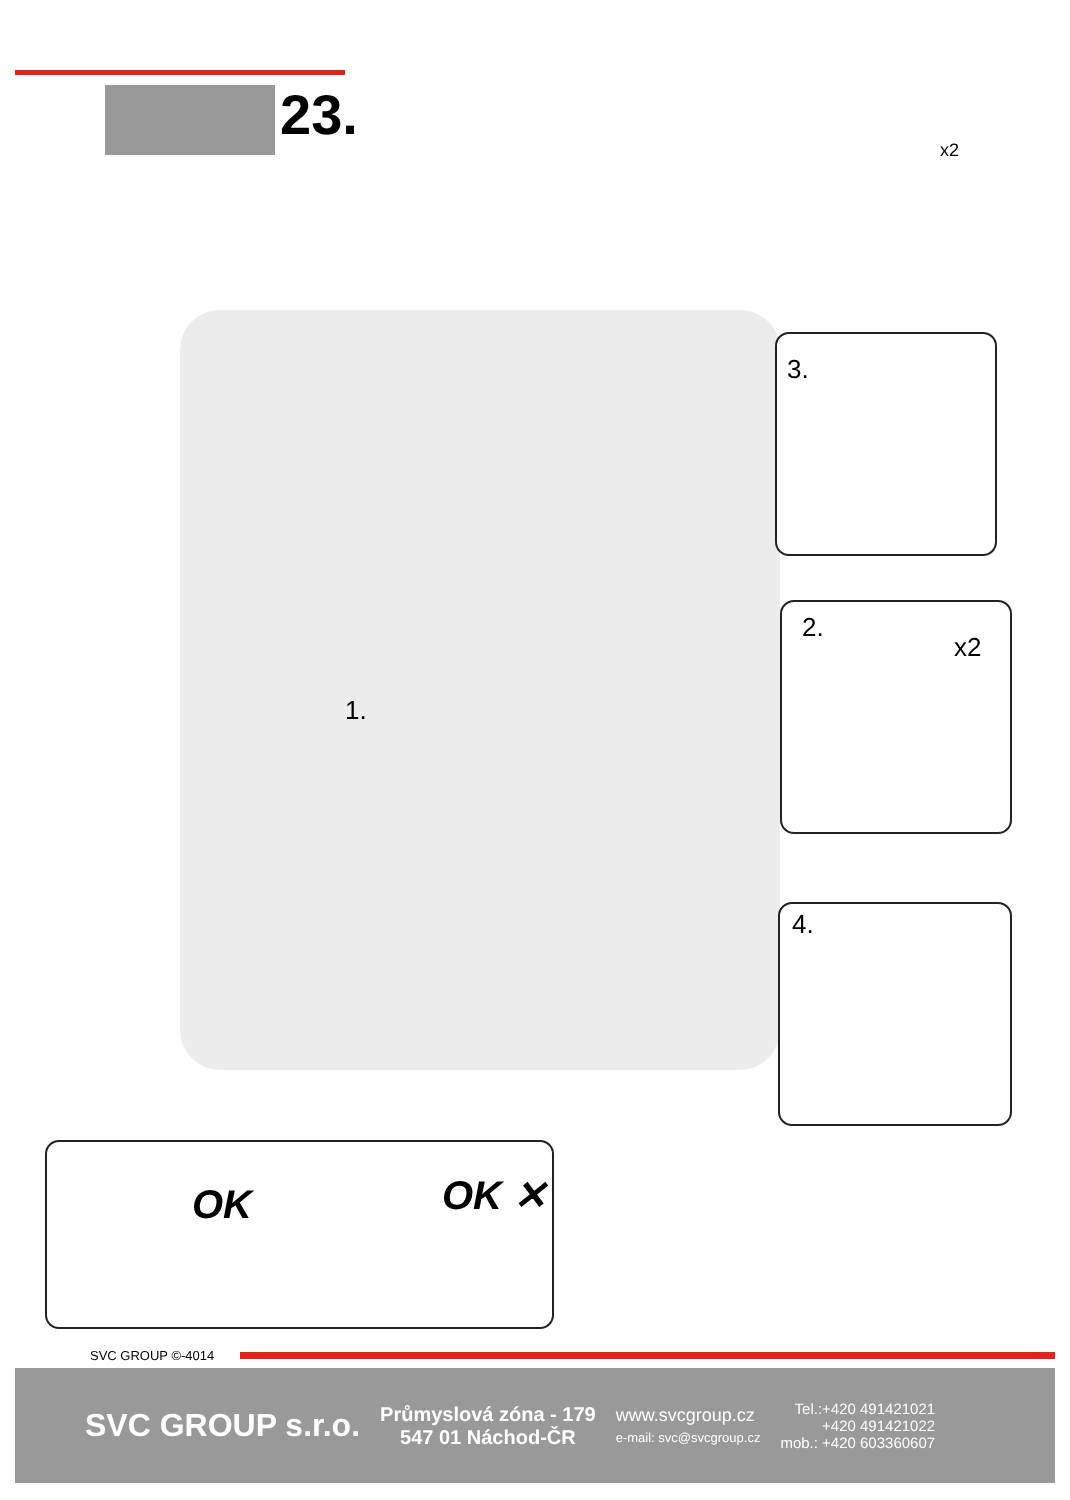23.
x2
1.
3.
2.
x2
4.
OK OK ✕
SVC GROUP ©-4014
SVC GROUP s.r.o.
Průmyslová zóna - 179
547 01 Náchod-ČR
www.svcgroup.cz
e-mail: svc@svcgroup.cz
Tel.:+420 491421021
+420 491421022
mob.: +420 603360607